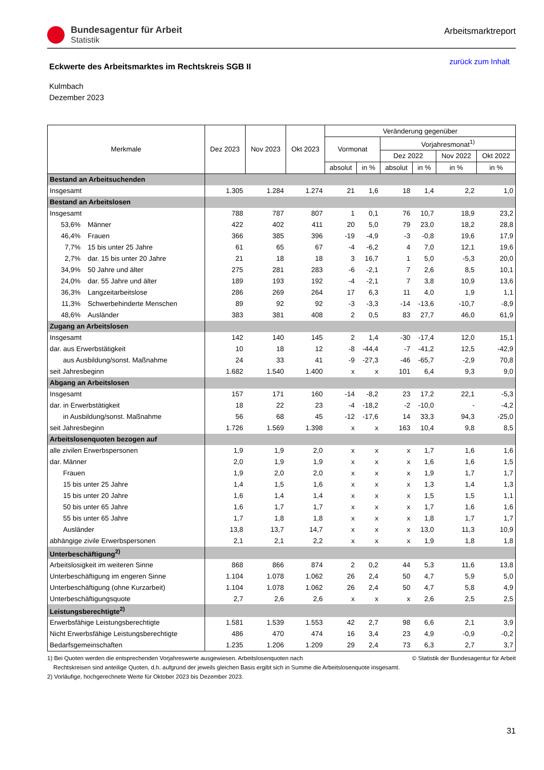Bundesagentur für Arbeit
Statistik
Arbeitsmarktreport
Eckwerte des Arbeitsmarktes im Rechtskreis SGB II
zurück zum Inhalt
Kulmbach
Dezember 2023
| Merkmale | Dez 2023 | Nov 2023 | Okt 2023 | Veränderung gegenüber | | | | | |
| --- | --- | --- | --- | --- | --- | --- | --- | --- | --- |
| | | | | Vormonat | | Vorjahresmonat<sup>1)</sup> | | | |
| | | | | | | Dez 2022 | | Nov 2022 | Okt 2022 |
| | | | | absolut | in % | absolut | in % | in % | in % |
| Bestand an Arbeitsuchenden | | | | | | | | | |
| Insgesamt | 1.305 | 1.284 | 1.274 | 21 | 1,6 | 18 | 1,4 | 2,2 | 1,0 |
| Bestand an Arbeitslosen | | | | | | | | | |
| Insgesamt | 788 | 787 | 807 | 1 | 0,1 | 76 | 10,7 | 18,9 | 23,2 |
| 53,6% Männer | 422 | 402 | 411 | 20 | 5,0 | 79 | 23,0 | 18,2 | 28,8 |
| 46,4% Frauen | 366 | 385 | 396 | -19 | -4,9 | -3 | -0,8 | 19,6 | 17,9 |
| 7,7% 15 bis unter 25 Jahre | 61 | 65 | 67 | -4 | -6,2 | 4 | 7,0 | 12,1 | 19,6 |
| 2,7% dar. 15 bis unter 20 Jahre | 21 | 18 | 18 | 3 | 16,7 | 1 | 5,0 | -5,3 | 20,0 |
| 34,9% 50 Jahre und älter | 275 | 281 | 283 | -6 | -2,1 | 7 | 2,6 | 8,5 | 10,1 |
| 24,0% dar. 55 Jahre und älter | 189 | 193 | 192 | -4 | -2,1 | 7 | 3,8 | 10,9 | 13,6 |
| 36,3% Langzeitarbeitslose | 286 | 269 | 264 | 17 | 6,3 | 11 | 4,0 | 1,9 | 1,1 |
| 11,3% Schwerbehinderte Menschen | 89 | 92 | 92 | -3 | -3,3 | -14 | -13,6 | -10,7 | -8,9 |
| 48,6% Ausländer | 383 | 381 | 408 | 2 | 0,5 | 83 | 27,7 | 46,0 | 61,9 |
| Zugang an Arbeitslosen | | | | | | | | | |
| Insgesamt | 142 | 140 | 145 | 2 | 1,4 | -30 | -17,4 | 12,0 | 15,1 |
| dar. aus Erwerbstätigkeit | 10 | 18 | 12 | -8 | -44,4 | -7 | -41,2 | 12,5 | -42,9 |
| aus Ausbildung/sonst. Maßnahme | 24 | 33 | 41 | -9 | -27,3 | -46 | -65,7 | -2,9 | 70,8 |
| seit Jahresbeginn | 1.682 | 1.540 | 1.400 | x | x | 101 | 6,4 | 9,3 | 9,0 |
| Abgang an Arbeitslosen | | | | | | | | | |
| Insgesamt | 157 | 171 | 160 | -14 | -8,2 | 23 | 17,2 | 22,1 | -5,3 |
| dar. in Erwerbstätigkeit | 18 | 22 | 23 | -4 | -18,2 | -2 | -10,0 | - | -4,2 |
| in Ausbildung/sonst. Maßnahme | 56 | 68 | 45 | -12 | -17,6 | 14 | 33,3 | 94,3 | -25,0 |
| seit Jahresbeginn | 1.726 | 1.569 | 1.398 | x | x | 163 | 10,4 | 9,8 | 8,5 |
| Arbeitslosenquoten bezogen auf | | | | | | | | | |
| alle zivilen Erwerbspersonen | 1,9 | 1,9 | 2,0 | x | x | x | 1,7 | 1,6 | 1,6 |
| dar. Männer | 2,0 | 1,9 | 1,9 | x | x | x | 1,6 | 1,6 | 1,5 |
| Frauen | 1,9 | 2,0 | 2,0 | x | x | x | 1,9 | 1,7 | 1,7 |
| 15 bis unter 25 Jahre | 1,4 | 1,5 | 1,6 | x | x | x | 1,3 | 1,4 | 1,3 |
| 15 bis unter 20 Jahre | 1,6 | 1,4 | 1,4 | x | x | x | 1,5 | 1,5 | 1,1 |
| 50 bis unter 65 Jahre | 1,6 | 1,7 | 1,7 | x | x | x | 1,7 | 1,6 | 1,6 |
| 55 bis unter 65 Jahre | 1,7 | 1,8 | 1,8 | x | x | x | 1,8 | 1,7 | 1,7 |
| Ausländer | 13,8 | 13,7 | 14,7 | x | x | x | 13,0 | 11,3 | 10,9 |
| abhängige zivile Erwerbspersonen | 2,1 | 2,1 | 2,2 | x | x | x | 1,9 | 1,8 | 1,8 |
| Unterbeschäftigung<sup>2)</sup> | | | | | | | | | |
| Arbeitslosigkeit im weiteren Sinne | 868 | 866 | 874 | 2 | 0,2 | 44 | 5,3 | 11,6 | 13,8 |
| Unterbeschäftigung im engeren Sinne | 1.104 | 1.078 | 1.062 | 26 | 2,4 | 50 | 4,7 | 5,9 | 5,0 |
| Unterbeschäftigung (ohne Kurzarbeit) | 1.104 | 1.078 | 1.062 | 26 | 2,4 | 50 | 4,7 | 5,8 | 4,9 |
| Unterbeschäftigungsquote | 2,7 | 2,6 | 2,6 | x | x | x | 2,6 | 2,5 | 2,5 |
| Leistungsberechtigte<sup>2)</sup> | | | | | | | | | |
| Erwerbsfähige Leistungsberechtigte | 1.581 | 1.539 | 1.553 | 42 | 2,7 | 98 | 6,6 | 2,1 | 3,9 |
| Nicht Erwerbsfähige Leistungsberechtigte | 486 | 470 | 474 | 16 | 3,4 | 23 | 4,9 | -0,9 | -0,2 |
| Bedarfsgemeinschaften | 1.235 | 1.206 | 1.209 | 29 | 2,4 | 73 | 6,3 | 2,7 | 3,7 |
1) Bei Quoten werden die entsprechenden Vorjahreswerte ausgewiesen. Arbeitslosenquoten nach © Statistik der Bundesagentur für Arbeit
Rechtskreisen sind anteilige Quoten, d.h. aufgrund der jeweils gleichen Basis ergibt sich in Summe die Arbeitslosenquote insgesamt.
2) Vorläufige, hochgerechnete Werte für Oktober 2023 bis Dezember 2023.
31